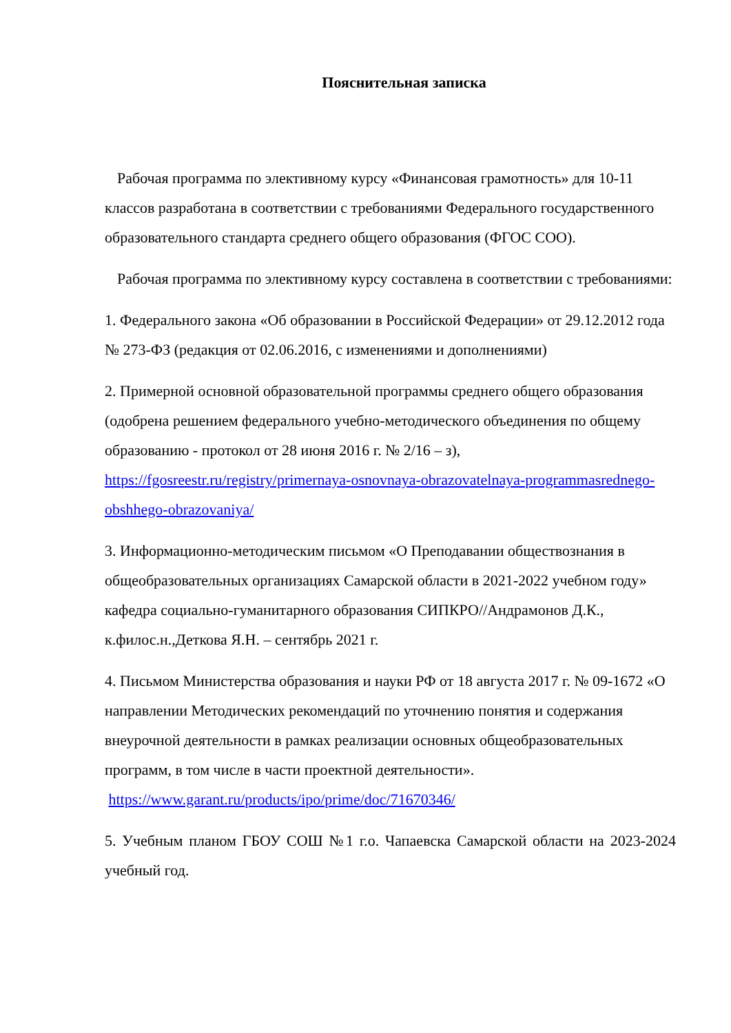Пояснительная записка
Рабочая программа по элективному курсу «Финансовая грамотность» для 10-11 классов разработана в соответствии с требованиями Федерального государственного образовательного стандарта среднего общего образования (ФГОС СОО).
Рабочая программа по элективному курсу составлена в соответствии с требованиями:
1. Федерального закона «Об образовании в Российской Федерации» от 29.12.2012 года № 273-ФЗ (редакция от 02.06.2016, с изменениями и дополнениями)
2. Примерной основной образовательной программы среднего общего образования (одобрена решением федерального учебно-методического объединения по общему образованию - протокол от 28 июня 2016 г. № 2/16 – з), https://fgosreestr.ru/registry/primernaya-osnovnaya-obrazovatelnaya-programmasrednego-obshhego-obrazovaniya/
3. Информационно-методическим письмом «О Преподавании обществознания в общеобразовательных организациях Самарской области в 2021-2022 учебном году» кафедра социально-гуманитарного образования СИПКРО//Андрамонов Д.К., к.филос.н.,Деткова Я.Н. – сентябрь 2021 г.
4. Письмом Министерства образования и науки РФ от 18 августа 2017 г. № 09-1672 «О направлении Методических рекомендаций по уточнению понятия и содержания внеурочной деятельности в рамках реализации основных общеобразовательных программ, в том числе в части проектной деятельности». https://www.garant.ru/products/ipo/prime/doc/71670346/
5. Учебным планом ГБОУ СОШ №1 г.о. Чапаевска Самарской области на 2023-2024 учебный год.